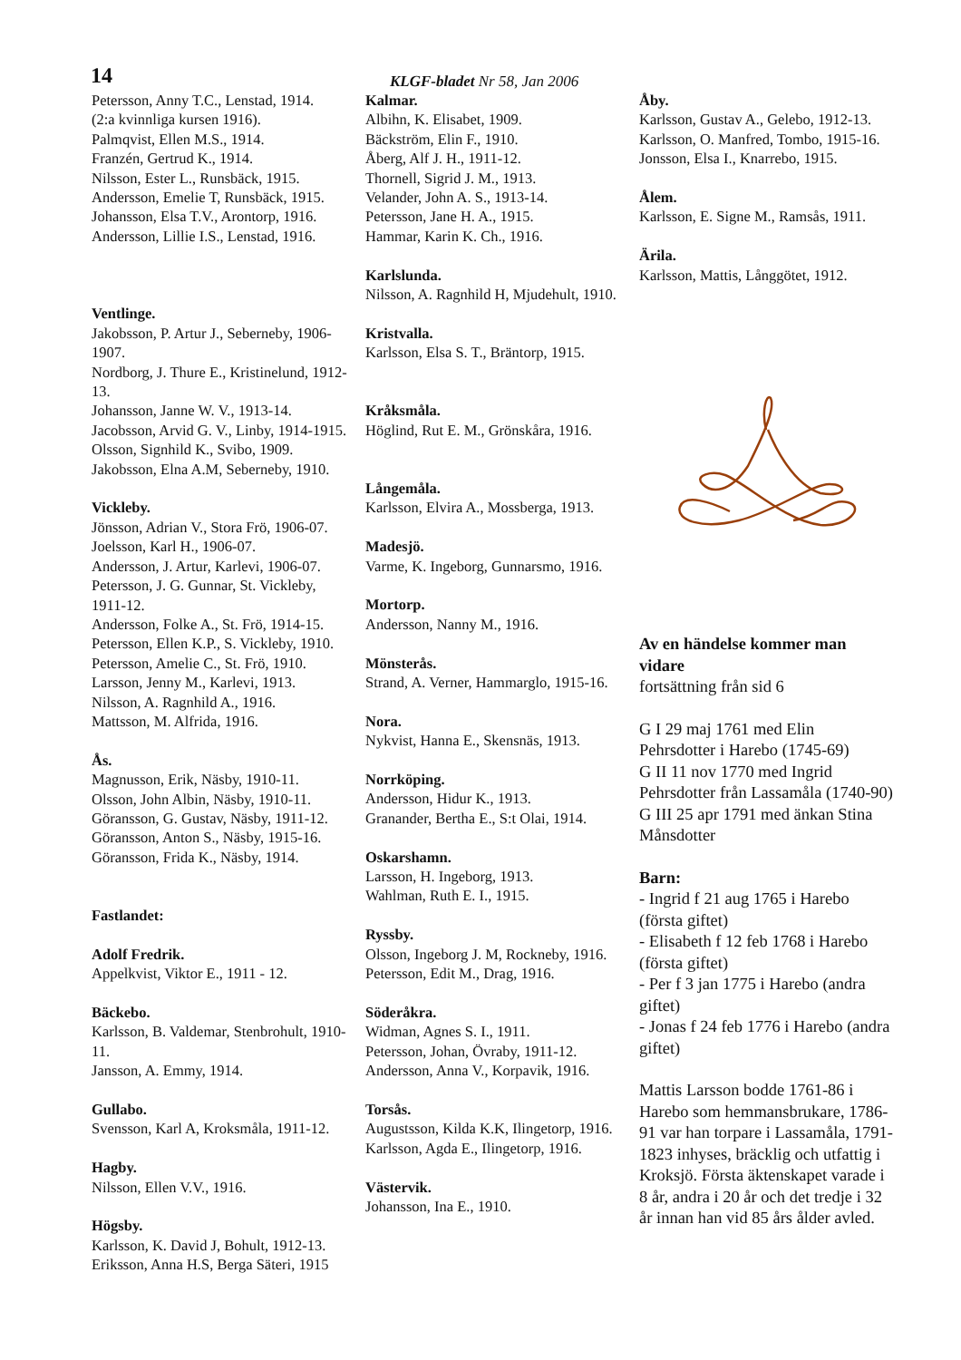14
KLGF-bladet Nr 58, Jan 2006
Petersson, Anny T.C., Lenstad, 1914.
(2:a kvinnliga kursen 1916).
Palmqvist, Ellen M.S., 1914.
Franzén, Gertrud K., 1914.
Nilsson, Ester L., Runsbäck, 1915.
Andersson, Emelie T, Runsbäck, 1915.
Johansson, Elsa T.V., Arontorp, 1916.
Andersson, Lillie I.S., Lenstad, 1916.
Ventlinge.
Jakobsson, P. Artur J., Seberneby, 1906-1907.
Nordborg, J. Thure E., Kristinelund, 1912-13.
Johansson, Janne W. V., 1913-14.
Jacobsson, Arvid G. V., Linby, 1914-1915.
Olsson, Signhild K., Svibo, 1909.
Jakobsson, Elna A.M, Seberneby, 1910.
Vickleby.
Jönsson, Adrian V., Stora Frö, 1906-07.
Joelsson, Karl H., 1906-07.
Andersson, J. Artur, Karlevi, 1906-07.
Petersson, J. G. Gunnar, St. Vickleby, 1911-12.
Andersson, Folke A., St. Frö, 1914-15.
Petersson, Ellen K.P., S. Vickleby, 1910.
Petersson, Amelie C., St. Frö, 1910.
Larsson, Jenny M., Karlevi, 1913.
Nilsson, A. Ragnhild A., 1916.
Mattsson, M. Alfrida, 1916.
Ås.
Magnusson, Erik, Näsby, 1910-11.
Olsson, John Albin, Näsby, 1910-11.
Göransson, G. Gustav, Näsby, 1911-12.
Göransson, Anton S., Näsby, 1915-16.
Göransson, Frida K., Näsby, 1914.
Fastlandet:
Adolf Fredrik.
Appelkvist, Viktor E., 1911 - 12.
Bäckebo.
Karlsson, B. Valdemar, Stenbrohult, 1910-11.
Jansson, A. Emmy, 1914.
Gullabo.
Svensson, Karl A, Kroksmåla, 1911-12.
Hagby.
Nilsson, Ellen V.V., 1916.
Högsby.
Karlsson, K. David J, Bohult, 1912-13.
Eriksson, Anna H.S, Berga Säteri, 1915
Kalmar.
Albihn, K. Elisabet, 1909.
Bäckström, Elin F., 1910.
Åberg, Alf J. H., 1911-12.
Thornell, Sigrid J. M., 1913.
Velander, John A. S., 1913-14.
Petersson, Jane H. A., 1915.
Hammar, Karin K. Ch., 1916.
Karlslunda.
Nilsson, A. Ragnhild H, Mjudehult, 1910.
Kristvalla.
Karlsson, Elsa S. T., Bräntorp, 1915.
Kråksmåla.
Höglind, Rut E. M., Grönskåra, 1916.
Långemåla.
Karlsson, Elvira A., Mossberga, 1913.
Madesjö.
Varme, K. Ingeborg, Gunnarsmo, 1916.
Mortorp.
Andersson, Nanny M., 1916.
Mönsterås.
Strand, A. Verner, Hammarglo, 1915-16.
Nora.
Nykvist, Hanna E., Skensnäs, 1913.
Norrköping.
Andersson, Hidur K., 1913.
Granander, Bertha E., S:t Olai, 1914.
Oskarshamn.
Larsson, H. Ingeborg, 1913.
Wahlman, Ruth E. I., 1915.
Ryssby.
Olsson, Ingeborg J. M, Rockneby, 1916.
Petersson, Edit M., Drag, 1916.
Söderåkra.
Widman, Agnes S. I., 1911.
Petersson, Johan, Övraby, 1911-12.
Andersson, Anna V., Korpavik, 1916.
Torsås.
Augustsson, Kilda K.K, Ilingetorp, 1916.
Karlsson, Agda E., Ilingetorp, 1916.
Västervik.
Johansson, Ina E., 1910.
Åby.
Karlsson, Gustav A., Gelebo, 1912-13.
Karlsson, O. Manfred, Tombo, 1915-16.
Jonsson, Elsa I., Knarrebo, 1915.
Ålem.
Karlsson, E. Signe M., Ramsås, 1911.
Ärila.
Karlsson, Mattis, Långgötet, 1912.
Av en händelse kommer man vidare
fortsättning från sid 6
G I 29 maj 1761 med Elin Pehrsdotter i Harebo (1745-69)
G II 11 nov 1770 med Ingrid Pehrsdotter från Lassamåla (1740-90)
G III 25 apr 1791 med änkan Stina Månsdotter
Barn:
- Ingrid f 21 aug 1765 i Harebo (första giftet)
- Elisabeth f 12 feb 1768 i Harebo (första giftet)
- Per f 3 jan 1775 i Harebo (andra giftet)
- Jonas f 24 feb 1776 i Harebo (andra giftet)
Mattis Larsson bodde 1761-86 i Harebo som hemmansbrukare, 1786-91 var han torpare i Lassamåla, 1791-1823 inhyses, bräcklig och utfattig i Kroksjö. Första äktenskapet varade i 8 år, andra i 20 år och det tredje i 32 år innan han vid 85 års ålder avled.